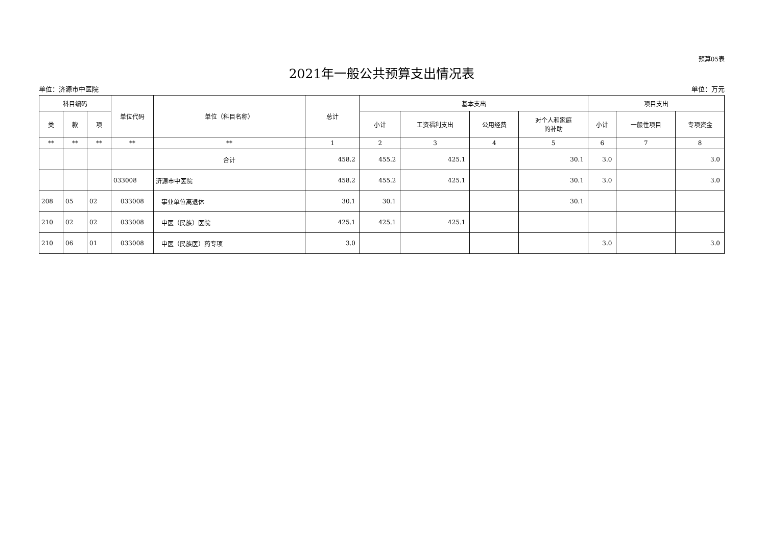预算05表
2021年一般公共预算支出情况表
单位：济源市中医院 单位：万元
| 科目编码 | | | 单位代码 | 单位（科目名称） | 总计 | 基本支出 | | | | 项目支出 | | |
| --- | --- | --- | --- | --- | --- | --- | --- | --- | --- | --- | --- | --- |
| 类 | 款 | 项 | | | | 小计 | 工资福利支出 | 公用经费 | 对个人和家庭 的补助 | 小计 | 一般性项目 | 专项资金 |
| ** | ** | ** | ** | ** | 1 | 2 | 3 | 4 | 5 | 6 | 7 | 8 |
| | | | | 合计 | 458.2 | 455.2 | 425.1 | | 30.1 | 3.0 | | 3.0 |
| | | | 033008 | 济源市中医院 | 458.2 | 455.2 | 425.1 | | 30.1 | 3.0 | | 3.0 |
| 208 | 05 | 02 | 033008 | 事业单位离退休 | 30.1 | 30.1 | | | 30.1 | | | |
| 210 | 02 | 02 | 033008 | 中医（民族）医院 | 425.1 | 425.1 | 425.1 | | | | | |
| 210 | 06 | 01 | 033008 | 中医（民族医）药专项 | 3.0 | | | | | 3.0 | | 3.0 |